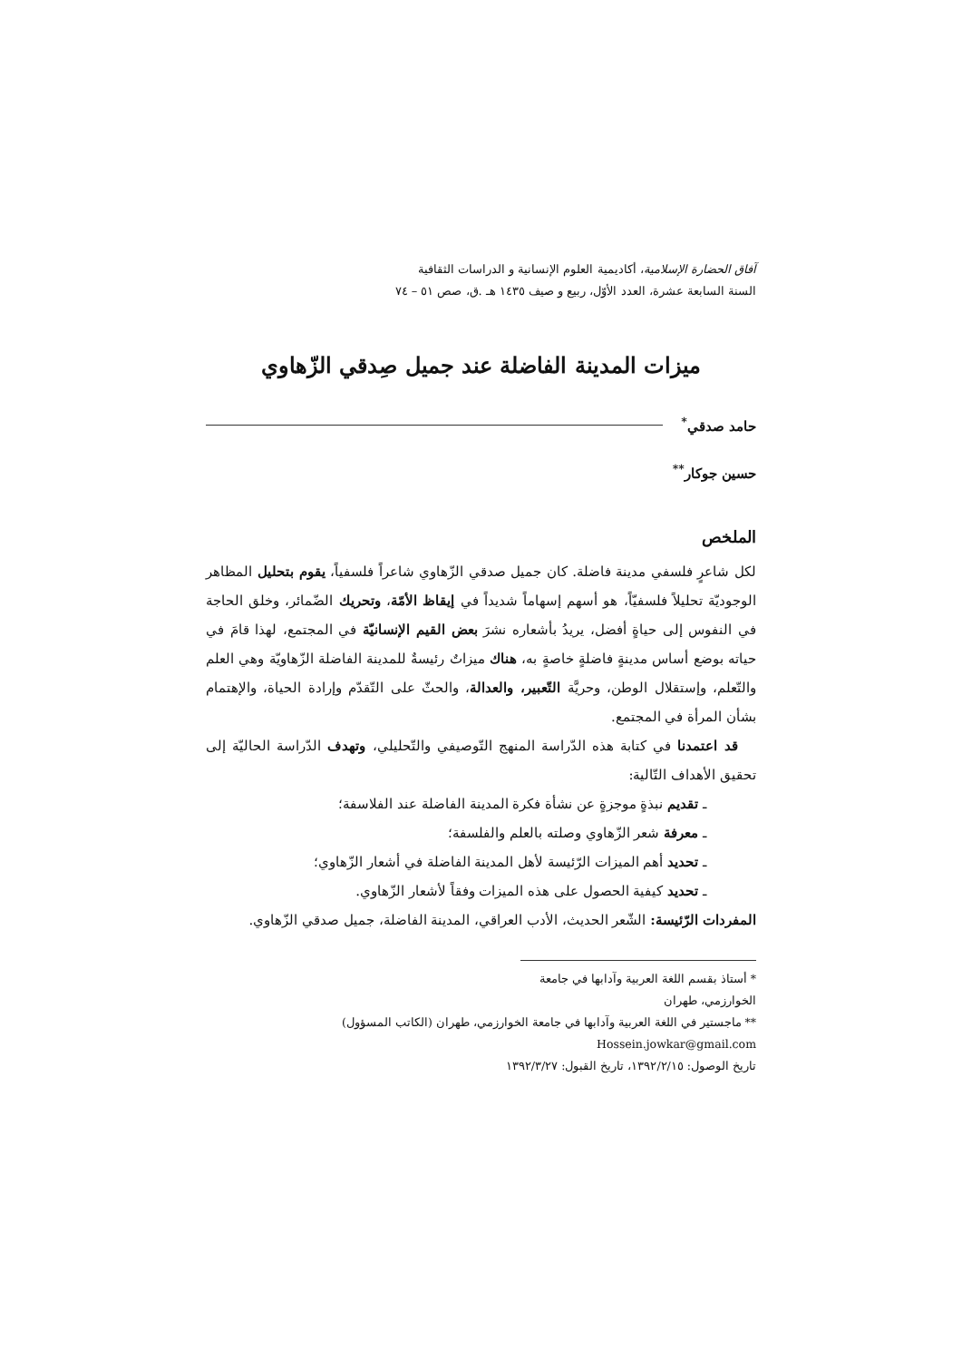آفاق الحضارة الإسلامية، أكاديمية العلوم الإنسانية و الدراسات الثقافية
السنة السابعة عشرة، العدد الأوّل، ربيع و صيف ١٤٣٥ هـ .ق، صص ٥١ – ٧٤
ميزات المدينة الفاضلة عند جميل صِدقي الزّهاوي
حامد صدقي<sup>*</sup>
حسين جوكار<sup>**</sup>
الملخص
لكل شاعرٍ فلسفي مدينة فاضلة. كان جميل صدقي الزّهاوي شاعراً فلسفياً، يقوم بتحليل المظاهر الوجوديّة تحليلاً فلسفيّاً، هو أسهم إسهاماً شديداً في إيقاظ الأمّة، وتحريك الضّمائر، وخلق الحاجة في النفوس إلى حياةٍ أفضل، يريدُ بأشعاره نشرَ بعض القيم الإنسانيّة في المجتمع، لهذا قامَ في حياته بوضع أساس مدينةٍ فاضلةٍ خاصةٍ به، هناك ميزاتٌ رئيسةٌ للمدينة الفاضلة الزّهاويّة وهي العلم والتّعلم، وإستقلال الوطن، وحريَّة التّعبير، والعدالة، والحثّ على التّقدّم وإرادة الحياة، والإهتمام بشأن المرأة في المجتمع.
قد اعتمدنا في كتابة هذه الدّراسة المنهج التّوصيفي والتّحليلي، وتهدف الدّراسة الحاليّة إلى تحقيق الأهداف التّالية:
ـ تقديم نبذةٍ موجزةٍ عن نشأة فكرة المدينة الفاضلة عند الفلاسفة؛
ـ معرفة شعر الزّهاوي وصلته بالعلم والفلسفة؛
ـ تحديد أهم الميزات الرّئيسة لأهل المدينة الفاضلة في أشعار الزّهاوي؛
ـ تحديد كيفية الحصول على هذه الميزات وفقاً لأشعار الزّهاوي.
المفردات الرّئيسة: الشّعر الحديث، الأدب العراقي، المدينة الفاضلة، جميل صدقي الزّهاوي.
* أستاذ بقسم اللغة العربية وآدابها في جامعة الخوارزمي، طهران
** ماجستير في اللغة العربية وآدابها في جامعة الخوارزمي، طهران (الكاتب المسؤول) Hossein.jowkar@gmail.com
تاريخ الوصول: ١٣٩٢/٢/١٥، تاريخ القبول: ١٣٩٢/٣/٢٧